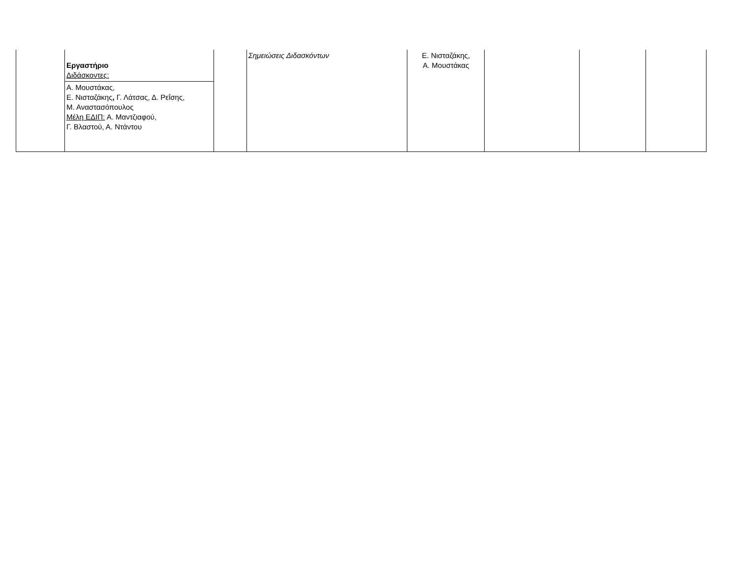| | Εργαστήριο Διδάσκοντες: Α. Μουστάκας, Ε. Νισταζάκης , Γ. Λάτσας, Δ. Ρεΐσης, Μ. Αναστασόπουλος Μέλη ΕΔΙΠ: Α. Μαντζιαφού, Γ. Βλαστού, Α. Ντάντου | | Σημειώσεις Διδασκόντων | Ε. Νισταζάκης, Α. Μουστάκας | | | |